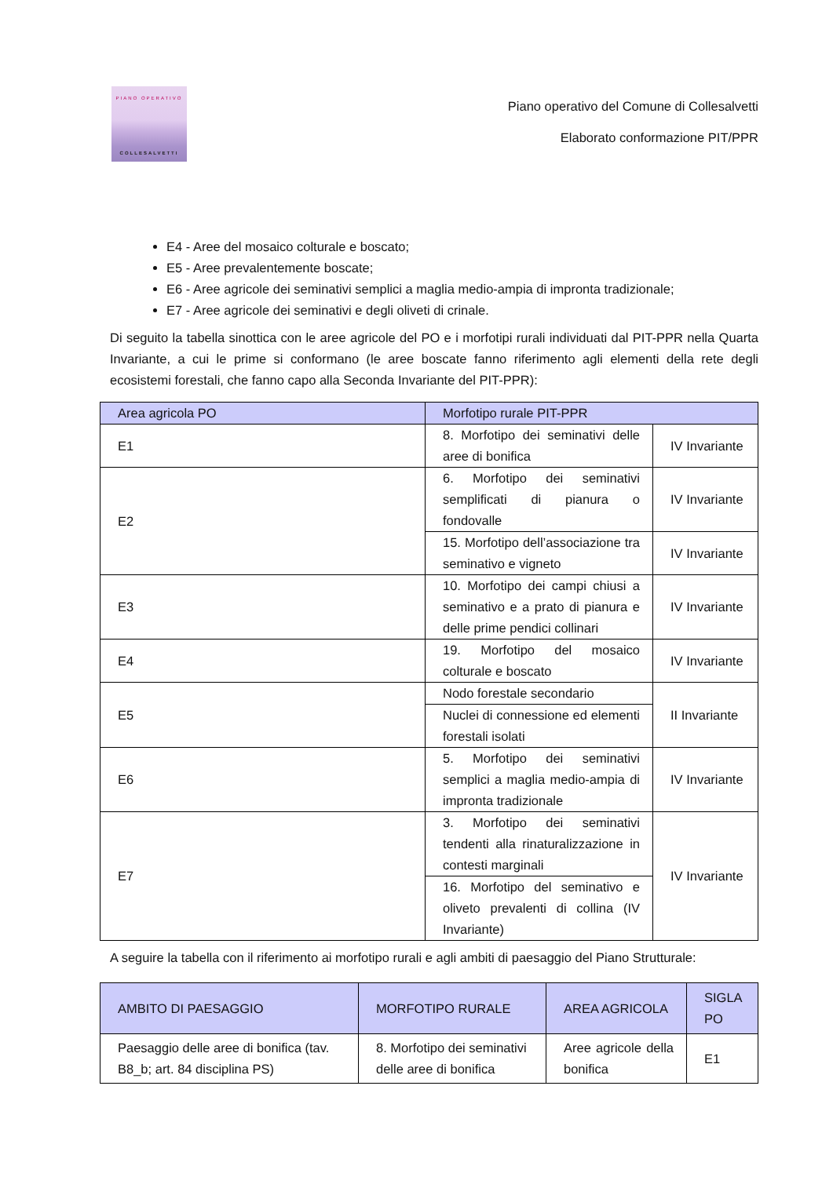PIANO OPERATIVO
COLLESALVETTI
Piano operativo del Comune di Collesalvetti
Elaborato conformazione PIT/PPR
E4 - Aree del mosaico colturale e boscato;
E5 - Aree prevalentemente boscate;
E6 - Aree agricole dei seminativi semplici a maglia medio-ampia di impronta tradizionale;
E7 - Aree agricole dei seminativi e degli oliveti di crinale.
Di seguito la tabella sinottica con le aree agricole del PO e i morfotipi rurali individuati dal PIT-PPR nella Quarta Invariante, a cui le prime si conformano (le aree boscate fanno riferimento agli elementi della rete degli ecosistemi forestali, che fanno capo alla Seconda Invariante del PIT-PPR):
| Area agricola PO | Morfotipo rurale PIT-PPR | |
| --- | --- | --- |
| E1 | 8. Morfotipo dei seminativi delle aree di bonifica | IV Invariante |
| E2 | 6. Morfotipo dei seminativi semplificati di pianura o fondovalle | IV Invariante |
| | 15. Morfotipo dell’associazione tra seminativo e vigneto | IV Invariante |
| E3 | 10. Morfotipo dei campi chiusi a seminativo e a prato di pianura e delle prime pendici collinari | IV Invariante |
| E4 | 19. Morfotipo del mosaico colturale e boscato | IV Invariante |
| E5 | Nodo forestale secondario | II Invariante |
| | Nuclei di connessione ed elementi forestali isolati | |
| E6 | 5. Morfotipo dei seminativi semplici a maglia medio-ampia di impronta tradizionale | IV Invariante |
| E7 | 3. Morfotipo dei seminativi tendenti alla rinaturalizzazione in contesti marginali | IV Invariante |
| | 16. Morfotipo del seminativo e oliveto prevalenti di collina (IV Invariante) | |
A seguire la tabella con il riferimento ai morfotipo rurali e agli ambiti di paesaggio del Piano Strutturale:
| AMBITO DI PAESAGGIO | MORFOTIPO RURALE | AREA AGRICOLA | SIGLA PO |
| --- | --- | --- | --- |
| Paesaggio delle aree di bonifica (tav. B8_b; art. 84 disciplina PS) | 8. Morfotipo dei seminativi delle aree di bonifica | Aree agricole della bonifica | E1 |